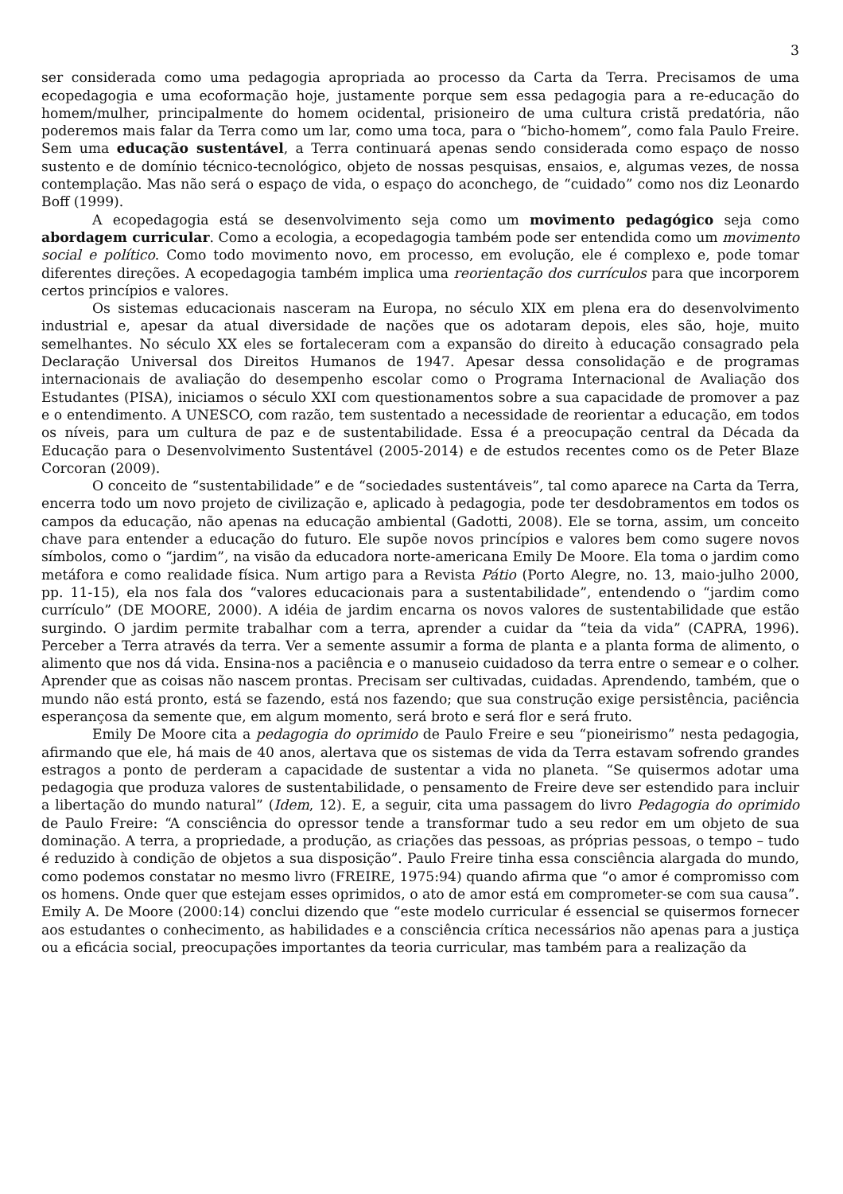3
ser considerada como uma pedagogia apropriada ao processo da Carta da Terra. Precisamos de uma ecopedagogia e uma ecoformação hoje, justamente porque sem essa pedagogia para a re-educação do homem/mulher, principalmente do homem ocidental, prisioneiro de uma cultura cristã predatória, não poderemos mais falar da Terra como um lar, como uma toca, para o “bicho-homem”, como fala Paulo Freire. Sem uma educação sustentável, a Terra continuará apenas sendo considerada como espaço de nosso sustento e de domínio técnico-tecnológico, objeto de nossas pesquisas, ensaios, e, algumas vezes, de nossa contemplação. Mas não será o espaço de vida, o espaço do aconchego, de “cuidado” como nos diz Leonardo Boff (1999).
A ecopedagogia está se desenvolvimento seja como um movimento pedagógico seja como abordagem curricular. Como a ecologia, a ecopedagogia também pode ser entendida como um movimento social e político. Como todo movimento novo, em processo, em evolução, ele é complexo e, pode tomar diferentes direções. A ecopedagogia também implica uma reorientação dos currículos para que incorporem certos princípios e valores.
Os sistemas educacionais nasceram na Europa, no século XIX em plena era do desenvolvimento industrial e, apesar da atual diversidade de nações que os adotaram depois, eles são, hoje, muito semelhantes. No século XX eles se fortaleceram com a expansão do direito à educação consagrado pela Declaração Universal dos Direitos Humanos de 1947. Apesar dessa consolidação e de programas internacionais de avaliação do desempenho escolar como o Programa Internacional de Avaliação dos Estudantes (PISA), iniciamos o século XXI com questionamentos sobre a sua capacidade de promover a paz e o entendimento. A UNESCO, com razão, tem sustentado a necessidade de reorientar a educação, em todos os níveis, para um cultura de paz e de sustentabilidade. Essa é a preocupação central da Década da Educação para o Desenvolvimento Sustentável (2005-2014) e de estudos recentes como os de Peter Blaze Corcoran (2009).
O conceito de “sustentabilidade” e de “sociedades sustentáveis”, tal como aparece na Carta da Terra, encerra todo um novo projeto de civilização e, aplicado à pedagogia, pode ter desdobramentos em todos os campos da educação, não apenas na educação ambiental (Gadotti, 2008). Ele se torna, assim, um conceito chave para entender a educação do futuro. Ele supõe novos princípios e valores bem como sugere novos símbolos, como o “jardim”, na visão da educadora norte-americana Emily De Moore. Ela toma o jardim como metáfora e como realidade física. Num artigo para a Revista Pátio (Porto Alegre, no. 13, maio-julho 2000, pp. 11-15), ela nos fala dos “valores educacionais para a sustentabilidade”, entendendo o “jardim como currículo” (DE MOORE, 2000). A idéia de jardim encarna os novos valores de sustentabilidade que estão surgindo. O jardim permite trabalhar com a terra, aprender a cuidar da “teia da vida” (CAPRA, 1996). Perceber a Terra através da terra. Ver a semente assumir a forma de planta e a planta forma de alimento, o alimento que nos dá vida. Ensina-nos a paciência e o manuseio cuidadoso da terra entre o semear e o colher. Aprender que as coisas não nascem prontas. Precisam ser cultivadas, cuidadas. Aprendendo, também, que o mundo não está pronto, está se fazendo, está nos fazendo; que sua construção exige persistência, paciência esperançosa da semente que, em algum momento, será broto e será flor e será fruto.
Emily De Moore cita a pedagogia do oprimido de Paulo Freire e seu “pioneirismo” nesta pedagogia, afirmando que ele, há mais de 40 anos, alertava que os sistemas de vida da Terra estavam sofrendo grandes estragos a ponto de perderam a capacidade de sustentar a vida no planeta. “Se quisermos adotar uma pedagogia que produza valores de sustentabilidade, o pensamento de Freire deve ser estendido para incluir a libertação do mundo natural” (Idem, 12). E, a seguir, cita uma passagem do livro Pedagogia do oprimido de Paulo Freire: “A consciência do opressor tende a transformar tudo a seu redor em um objeto de sua dominação. A terra, a propriedade, a produção, as criações das pessoas, as próprias pessoas, o tempo – tudo é reduzido à condição de objetos a sua disposição”. Paulo Freire tinha essa consciência alargada do mundo, como podemos constatar no mesmo livro (FREIRE, 1975:94) quando afirma que “o amor é compromisso com os homens. Onde quer que estejam esses oprimidos, o ato de amor está em comprometer-se com sua causa”. Emily A. De Moore (2000:14) conclui dizendo que “este modelo curricular é essencial se quisermos fornecer aos estudantes o conhecimento, as habilidades e a consciência crítica necessários não apenas para a justiça ou a eficácia social, preocupações importantes da teoria curricular, mas também para a realização da